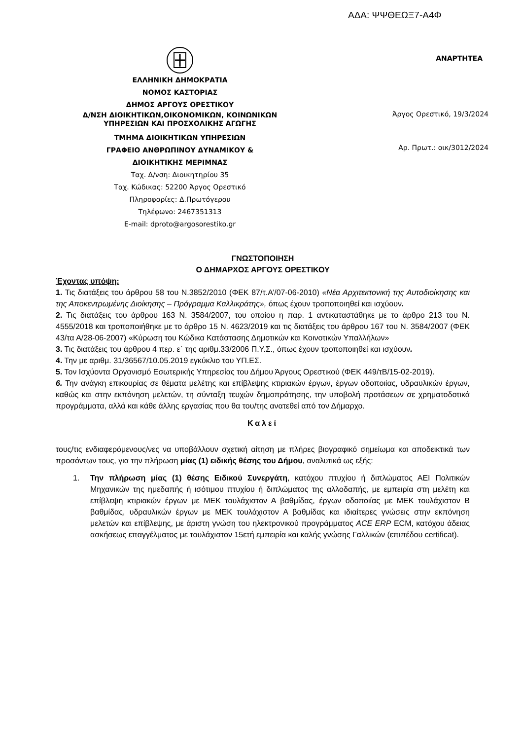ΑΔΑ: ΨΨΘΕΩΞ7-Α4Φ
ΕΛΛΗΝΙΚΗ ΔΗΜΟΚΡΑΤΙΑ
ΝΟΜΟΣ ΚΑΣΤΟΡΙΑΣ
ΔΗΜΟΣ ΑΡΓΟΥΣ ΟΡΕΣΤΙΚΟΥ
Δ/ΝΣΗ ΔΙΟΙΚΗΤΙΚΩΝ,ΟΙΚΟΝΟΜΙΚΩΝ, ΚΟΙΝΩΝΙΚΩΝ
ΥΠΗΡΕΣΙΩΝ ΚΑΙ ΠΡΟΣΧΟΛΙΚΗΣ ΑΓΩΓΗΣ
ΤΜΗΜΑ ΔΙΟΙΚΗΤΙΚΩΝ ΥΠΗΡΕΣΙΩΝ
ΓΡΑΦΕΙΟ ΑΝΘΡΩΠΙΝΟΥ ΔΥΝΑΜΙΚΟΥ &
ΔΙΟΙΚΗΤΙΚΗΣ ΜΕΡΙΜΝΑΣ
Ταχ. Δ/νση: Διοικητηρίου 35
Ταχ. Κώδικας: 52200 Άργος Ορεστικό
Πληροφορίες: Δ.Πρωτόγερου
Τηλέφωνο: 2467351313
E-mail: dproto@argosorestiko.gr
ΑΝΑΡΤΗΤΕΑ
Άργος Ορεστικό, 19/3/2024
Αρ. Πρωτ.: οικ/3012/2024
ΓΝΩΣΤΟΠΟΙΗΣΗ
Ο ΔΗΜΑΡΧΟΣ ΑΡΓΟΥΣ ΟΡΕΣΤΙΚΟΥ
Έχοντας υπόψη:
1. Τις διατάξεις του άρθρου 58 του Ν.3852/2010 (ΦΕΚ 87/τ.Α’/07-06-2010) «Νέα Αρχιτεκτονική της Αυτοδιοίκησης και της Αποκεντρωμένης Διοίκησης – Πρόγραμμα Καλλικράτης», όπως έχουν τροποποιηθεί και ισχύουν.
2. Τις διατάξεις του άρθρου 163 Ν. 3584/2007, του οποίου η παρ. 1 αντικαταστάθηκε με το άρθρο 213 του Ν. 4555/2018 και τροποποιήθηκε με το άρθρο 15 Ν. 4623/2019 και τις διατάξεις του άρθρου 167 του Ν. 3584/2007 (ΦΕΚ 43/τα Α/28-06-2007) «Κύρωση του Κώδικα Κατάστασης Δημοτικών και Κοινοτικών Υπαλλήλων»
3. Τις διατάξεις του άρθρου 4 περ. ε΄ της αριθμ.33/2006 Π.Υ.Σ., όπως έχουν τροποποιηθεί και ισχύουν.
4. Την με αριθμ. 31/36567/10.05.2019 εγκύκλιο του ΥΠ.ΕΣ.
5. Τον Ισχύοντα Οργανισμό Εσωτερικής Υπηρεσίας του Δήμου Άργους Ορεστικού (ΦΕΚ 449/τΒ/15-02-2019).
6. Την ανάγκη επικουρίας σε θέματα μελέτης και επίβλεψης κτιριακών έργων, έργων οδοποιίας, υδραυλικών έργων, καθώς και στην εκπόνηση μελετών, τη σύνταξη τευχών δημοπράτησης, την υποβολή προτάσεων σε χρηματοδοτικά προγράμματα, αλλά και κάθε άλλης εργασίας που θα του/της ανατεθεί από τον Δήμαρχο.
Καλεί
τους/τις ενδιαφερόμενους/νες να υποβάλλουν σχετική αίτηση με πλήρες βιογραφικό σημείωμα και αποδεικτικά των προσόντων τους, για την πλήρωση μίας (1) ειδικής θέσης του Δήμου, αναλυτικά ως εξής:
1. Την πλήρωση μίας (1) θέσης Ειδικού Συνεργάτη, κατόχου πτυχίου ή διπλώματος ΑΕΙ Πολιτικών Μηχανικών της ημεδαπής ή ισότιμου πτυχίου ή διπλώματος της αλλοδαπής, με εμπειρία στη μελέτη και επίβλεψη κτιριακών έργων με ΜΕΚ τουλάχιστον Α βαθμίδας, έργων οδοποιίας με ΜΕΚ τουλάχιστον Β βαθμίδας, υδραυλικών έργων με ΜΕΚ τουλάχιστον Α βαθμίδας και ιδιαίτερες γνώσεις στην εκπόνηση μελετών και επίβλεψης, με άριστη γνώση του ηλεκτρονικού προγράμματος ACE ERP ECM, κατόχου άδειας ασκήσεως επαγγέλματος με τουλάχιστον 15ετή εμπειρία και καλής γνώσης Γαλλικών (επιπέδου certificat).